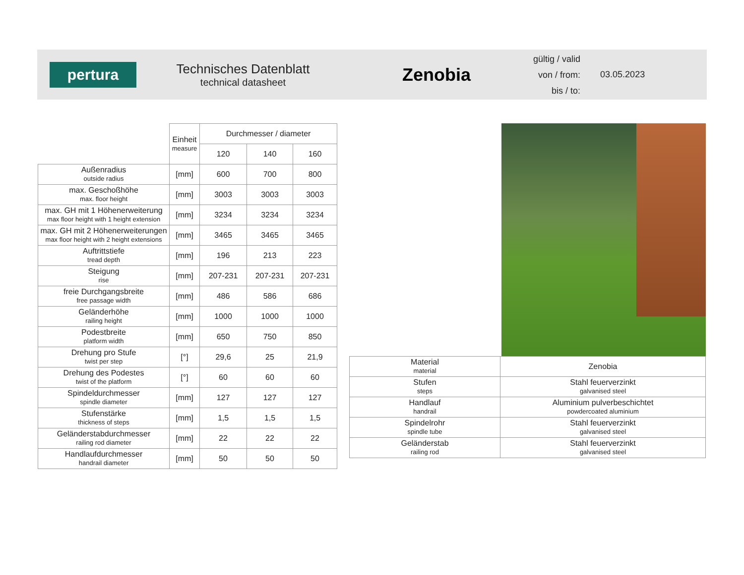pertura
Technisches Datenblatt
technical datasheet
Zenobia
gültig / valid
von / from:
bis / to:
03.05.2023
| | Einheit measure | Durchmesser / diameter | | |
| --- | --- | --- | --- | --- |
| | | 120 | 140 | 160 |
| Außenradius outside radius | [mm] | 600 | 700 | 800 |
| max. Geschoßhöhe max. floor height | [mm] | 3003 | 3003 | 3003 |
| max. GH mit 1 Höhenerweiterung max floor height with 1 height extension | [mm] | 3234 | 3234 | 3234 |
| max. GH mit 2 Höhenerweiterungen max floor height with 2 height extensions | [mm] | 3465 | 3465 | 3465 |
| Auftrittstiefe tread depth | [mm] | 196 | 213 | 223 |
| Steigung rise | [mm] | 207-231 | 207-231 | 207-231 |
| freie Durchgangsbreite free passage width | [mm] | 486 | 586 | 686 |
| Geländerhöhe railing height | [mm] | 1000 | 1000 | 1000 |
| Podestbreite platform width | [mm] | 650 | 750 | 850 |
| Drehung pro Stufe twist per step | [°] | 29,6 | 25 | 21,9 |
| Drehung des Podestes twist of the platform | [°] | 60 | 60 | 60 |
| Spindeldurchmesser spindle diameter | [mm] | 127 | 127 | 127 |
| Stufenstärke thickness of steps | [mm] | 1,5 | 1,5 | 1,5 |
| Geländerstabdurchmesser railing rod diameter | [mm] | 22 | 22 | 22 |
| Handlaufdurchmesser handrail diameter | [mm] | 50 | 50 | 50 |
| Material material | Zenobia |
| --- | --- |
| Stufen steps | Stahl feuerverzinkt galvanised steel |
| Handlauf handrail | Aluminium pulverbeschichtet powdercoated aluminium |
| Spindelrohr spindle tube | Stahl feuerverzinkt galvanised steel |
| Geländerstab railing rod | Stahl feuerverzinkt galvanised steel |